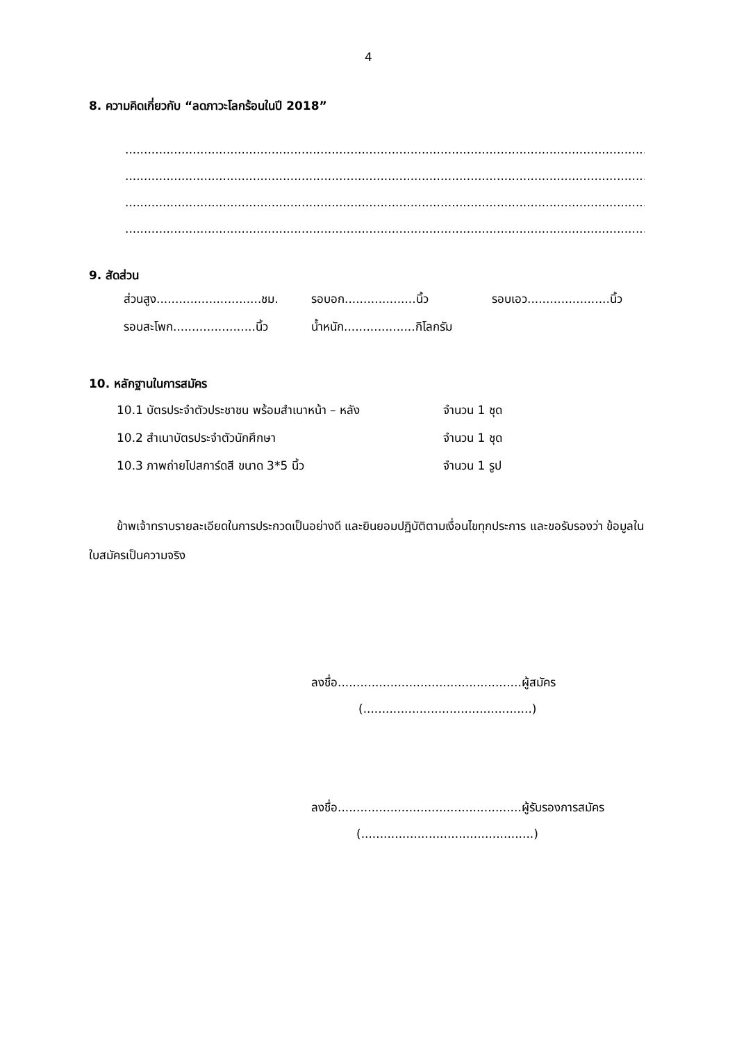4
8. ความคิดเกี่ยวกับ “ลดภาวะโลกร้อนในปี 2018”
..................................................................................................................................................................
..................................................................................................................................................................
..................................................................................................................................................................
..................................................................................................................................................................
9. สัดส่วน
ส่วนสูง............................ชม. รอบอก...................นิ้ว รอบเอว......................นิ้ว
รอบสะโพก......................นิ้ว น้ำหนัก...................กิโลกรัม
10. หลักฐานในการสมัคร
10.1 บัตรประจำตัวประชาชน พร้อมสำเนาหน้า – หลัง จำนวน 1 ชุด
10.2 สำเนาบัตรประจำตัวนักศึกษา จำนวน 1 ชุด
10.3 ภาพถ่ายโปสการ์ดสี ขนาด 3*5 นิ้ว จำนวน 1 รูป
ข้าพเจ้าทราบรายละเอียดในการประกวดเป็นอย่างดี และยินยอมปฏิบัติตามเงื่อนไขทุกประการ และขอรับรองว่า ข้อมูลในใบสมัครเป็นความจริง
ลงชื่อ.................................................ผู้สมัคร
(.............................................)
ลงชื่อ.................................................ผู้รับรองการสมัคร
(..............................................)